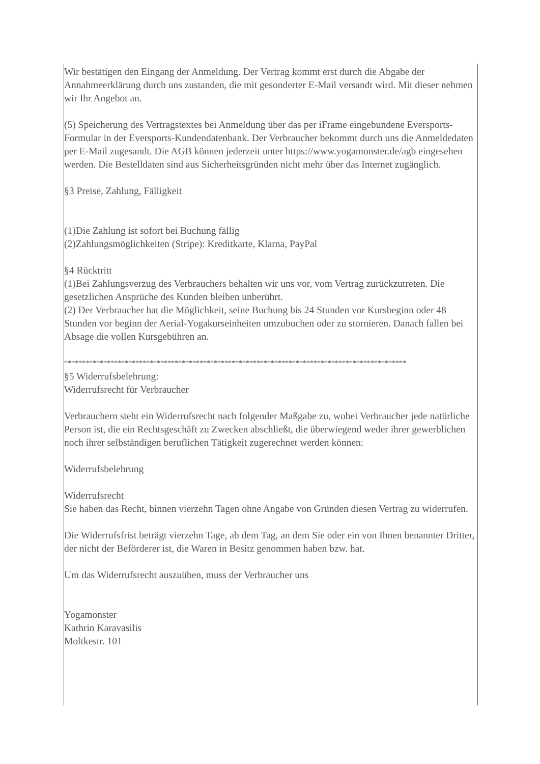Wir bestätigen den Eingang der Anmeldung. Der Vertrag kommt erst durch die Abgabe der Annahmeerklärung durch uns zustanden, die mit gesonderter E-Mail versandt wird. Mit dieser nehmen wir Ihr Angebot an.
(5) Speicherung des Vertragstextes bei Anmeldung über das per iFrame eingebundene Eversports-Formular in der Eversports-Kundendatenbank. Der Verbraucher bekommt durch uns die Anmeldedaten per E-Mail zugesandt. Die AGB können jederzeit unter https://www.yogamonster.de/agb eingesehen werden. Die Bestelldaten sind aus Sicherheitsgründen nicht mehr über das Internet zugänglich.
§3 Preise, Zahlung, Fälligkeit
(1)Die Zahlung ist sofort bei Buchung fällig
(2)Zahlungsmöglichkeiten (Stripe): Kreditkarte, Klarna, PayPal
§4 Rücktritt
(1)Bei Zahlungsverzug des Verbrauchers behalten wir uns vor, vom Vertrag zurückzutreten. Die gesetzlichen Ansprüche des Kunden bleiben unberührt.
(2) Der Verbraucher hat die Möglichkeit, seine Buchung bis 24 Stunden vor Kursbeginn oder 48 Stunden vor beginn der Aerial-Yogakurseinheiten umzubuchen oder zu stornieren. Danach fallen bei Absage die vollen Kursgebühren an.
************************************************************************************************
§5 Widerrufsbelehrung:
Widerrufsrecht für Verbraucher
Verbrauchern steht ein Widerrufsrecht nach folgender Maßgabe zu, wobei Verbraucher jede natürliche Person ist, die ein Rechtsgeschäft zu Zwecken abschließt, die überwiegend weder ihrer gewerblichen noch ihrer selbständigen beruflichen Tätigkeit zugerechnet werden können:
Widerrufsbelehrung
Widerrufsrecht
Sie haben das Recht, binnen vierzehn Tagen ohne Angabe von Gründen diesen Vertrag zu widerrufen.
Die Widerrufsfrist beträgt vierzehn Tage, ab dem Tag, an dem Sie oder ein von Ihnen benannter Dritter, der nicht der Beförderer ist, die Waren in Besitz genommen haben bzw. hat.
Um das Widerrufsrecht auszuüben, muss der Verbraucher uns
Yogamonster
Kathrin Karavasilis
Moltkestr. 101